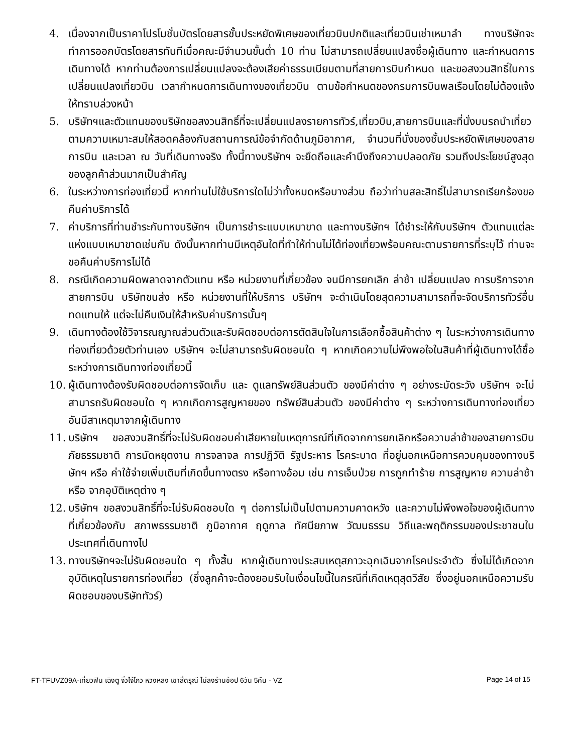4. เนื่องจากเป็นราคาโปรโมชั่นบัตรโดยสารชั้นประหยัดพิเศษของเที่ยวบินปกติและเที่ยวบินเช่าเหมาลำ ทางบริษัทจะทำการออกบัตรโดยสารทันทีเมื่อคณะมีจำนวนขั้นต่ำ 10 ท่าน ไม่สามารถเปลี่ยนแปลงชื่อผู้เดินทาง และกำหนดการเดินทางได้ หากท่านต้องการเปลี่ยนแปลงจะต้องเสียค่าธรรมเนียมตามที่สายการบินกำหนด และขอสงวนสิทธิ์ในการเปลี่ยนแปลงเที่ยวบิน เวลากำหนดการเดินทางของเที่ยวบิน ตามข้อกำหนดของกรมการบินพลเรือนโดยไม่ต้องแจ้งให้ทราบล่วงหน้า
5. บริษัทฯและตัวแทนของบริษัทขอสงวนสิทธิ์ที่จะเปลี่ยนแปลงรายการทัวร์,เที่ยวบิน,สายการบินและที่นั่งบนรถนำเที่ยวตามความเหมาะสมให้สอดคล้องกับสถานการณ์ข้อจำกัดด้านภูมิอากาศ, จำนวนที่นั่งของชั้นประหยัดพิเศษของสายการบิน และเวลา ณ วันที่เดินทางจริง ทั้งนี้ทางบริษัทฯ จะยึดถือและคำนึงถึงความปลอดภัย รวมถึงประโยชน์สูงสุดของลูกค้าส่วนมากเป็นสำคัญ
6. ในระหว่างการท่องเที่ยวนี้ หากท่านไม่ใช้บริการใดไม่ว่าทั้งหมดหรือบางส่วน ถือว่าท่านสละสิทธิ์ไม่สามารถเรียกร้องขอคืนค่าบริการได้
7. ค่าบริการที่ท่านชำระกับทางบริษัทฯ เป็นการชำระแบบเหมาขาด และทางบริษัทฯ ได้ชำระให้กับบริษัทฯ ตัวแทนแต่ละแห่งแบบเหมาขาดเช่นกัน ดังนั้นหากท่านมีเหตุอันใดที่ทำให้ท่านไม่ได้ท่องเที่ยวพร้อมคณะตามรายการที่ระบุไว้ ท่านจะขอคืนค่าบริการไม่ได้
8. กรณีเกิดความผิดพลาดจากตัวแทน หรือ หน่วยงานที่เกี่ยวข้อง จนมีการยกเลิก ล่าช้า เปลี่ยนแปลง การบริการจากสายการบิน บริษัทขนส่ง หรือ หน่วยงานที่ให้บริการ บริษัทฯ จะดำเนินโดยสุดความสามารถที่จะจัดบริการทัวร์อื่นทดแทนให้ แต่จะไม่คืนเงินให้สำหรับค่าบริการนั้นๆ
9. เดินทางต้องใช้วิจารณญาณส่วนตัวและรับผิดชอบต่อการตัดสินใจในการเลือกซื้อสินค้าต่าง ๆ ในระหว่างการเดินทางท่องเที่ยวด้วยตัวท่านเอง บริษัทฯ จะไม่สามารถรับผิดชอบใด ๆ หากเกิดความไม่พึงพอใจในสินค้าที่ผู้เดินทางได้ซื้อระหว่างการเดินทางท่องเที่ยวนี้
10. ผู้เดินทางต้องรับผิดชอบต่อการจัดเก็บ และ ดูแลทรัพย์สินส่วนตัว ของมีค่าต่าง ๆ อย่างระมัดระวัง บริษัทฯ จะไม่สามารถรับผิดชอบใด ๆ หากเกิดการสูญหายของ ทรัพย์สินส่วนตัว ของมีค่าต่าง ๆ ระหว่างการเดินทางท่องเที่ยว อันมีสาเหตุมาจากผู้เดินทาง
11. บริษัทฯ ขอสงวนสิทธิ์ที่จะไม่รับผิดชอบค่าเสียหายในเหตุการณ์ที่เกิดจากการยกเลิกหรือความล่าช้าของสายการบิน ภัยธรรมชาติ การนัดหยุดงาน การจลาจล การปฏิวัติ รัฐประหาร โรคระบาด ที่อยู่นอกเหนือการควบคุมของทางบริษัทฯ หรือ ค่าใช้จ่ายเพิ่มเติมที่เกิดขึ้นทางตรง หรือทางอ้อม เช่น การเจ็บป่วย การถูกทำร้าย การสูญหาย ความล่าช้า หรือ จากอุบัติเหตุต่าง ๆ
12. บริษัทฯ ขอสงวนสิทธิ์ที่จะไม่รับผิดชอบใด ๆ ต่อการไม่เป็นไปตามความคาดหวัง และความไม่พึงพอใจของผู้เดินทาง ที่เกี่ยวข้องกับ สภาพธรรมชาติ ภูมิอากาศ ฤดูกาล ทัศนียภาพ วัฒนธรรม วิถีและพฤติกรรมของประชาชนในประเทศที่เดินทางไป
13. ทางบริษัทฯจะไม่รับผิดชอบใด ๆ ทั้งสิ้น หากผู้เดินทางประสบเหตุสภาวะฉุกเฉินจากโรคประจำตัว ซึ่งไม่ได้เกิดจากอุบัติเหตุในรายการท่องเที่ยว (ซึ่งลูกค้าจะต้องยอมรับในเงื่อนไขนี้ในกรณีที่เกิดเหตุสุดวิสัย ซึ่งอยู่นอกเหนือความรับผิดชอบของบริษัททัวร์)
FT-TFUVZ09A-เที่ยวฟิน เฉิงตู จิ่วไจ้โกว หวงหลง เขาสี่ดรุณี ไม่ลงร้านช้อป 6วัน 5คืน - VZ Page 14 of 15